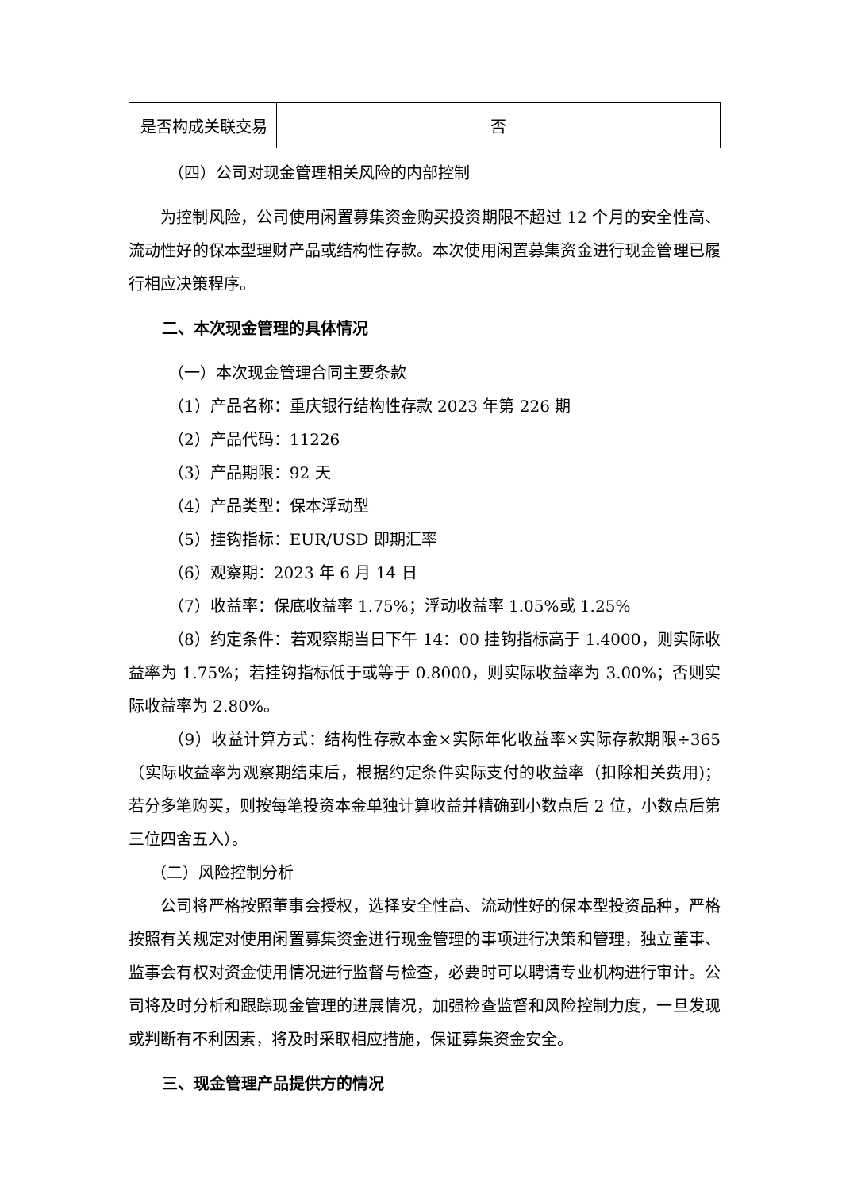| 是否构成关联交易 | 否 |
（四）公司对现金管理相关风险的内部控制
为控制风险，公司使用闲置募集资金购买投资期限不超过 12 个月的安全性高、流动性好的保本型理财产品或结构性存款。本次使用闲置募集资金进行现金管理已履行相应决策程序。
二、本次现金管理的具体情况
（一）本次现金管理合同主要条款
（1）产品名称：重庆银行结构性存款 2023 年第 226 期
（2）产品代码：11226
（3）产品期限：92 天
（4）产品类型：保本浮动型
（5）挂钩指标：EUR/USD 即期汇率
（6）观察期：2023 年 6 月 14 日
（7）收益率：保底收益率 1.75%；浮动收益率 1.05%或 1.25%
（8）约定条件：若观察期当日下午 14：00 挂钩指标高于 1.4000，则实际收益率为 1.75%；若挂钩指标低于或等于 0.8000，则实际收益率为 3.00%；否则实际收益率为 2.80%。
（9）收益计算方式：结构性存款本金×实际年化收益率×实际存款期限÷365（实际收益率为观察期结束后，根据约定条件实际支付的收益率（扣除相关费用)；若分多笔购买，则按每笔投资本金单独计算收益并精确到小数点后 2 位，小数点后第三位四舍五入）。
（二）风险控制分析
公司将严格按照董事会授权，选择安全性高、流动性好的保本型投资品种，严格按照有关规定对使用闲置募集资金进行现金管理的事项进行决策和管理，独立董事、监事会有权对资金使用情况进行监督与检查，必要时可以聘请专业机构进行审计。公司将及时分析和跟踪现金管理的进展情况，加强检查监督和风险控制力度，一旦发现或判断有不利因素，将及时采取相应措施，保证募集资金安全。
三、现金管理产品提供方的情况